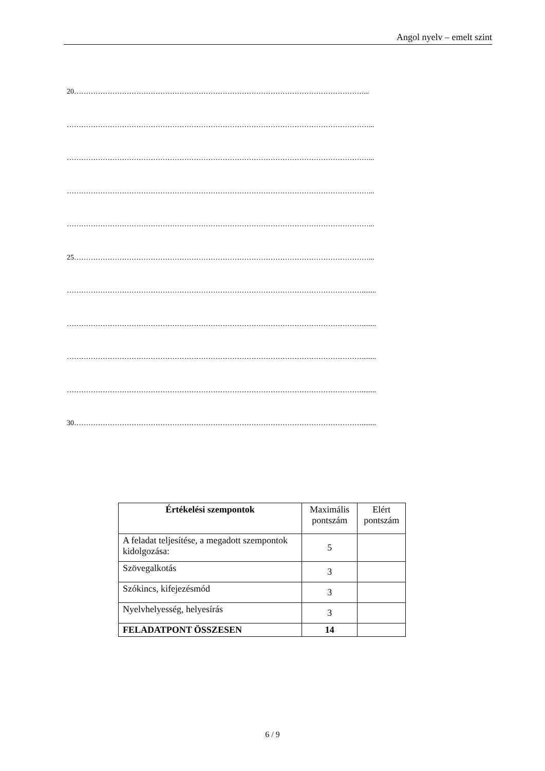Angol nyelv – emelt szint
20…………………………………………………………………………………………………………....
………………………………………………………………………………………………………………...
………………………………………………………………………………………………………………...
………………………………………………………………………………………………………………...
………………………………………………………………………………………………………………...
25……………………………………………………………………………………………………………...
……………………………………………………………………………………………………………........
……………………………………………………………………………………………………………........
……………………………………………………………………………………………………………........
……………………………………………………………………………………………………………........
30…………………………………………………………………………………………………………........
| Értékelési szempontok | Maximális pontszám | Elért pontszám |
| A feladat teljesítése, a megadott szempontok kidolgozása: | 5 | |
| Szövegalkotás | 3 | |
| Szókincs, kifejezésmód | 3 | |
| Nyelvhelyesség, helyesírás | 3 | |
| FELADATPONT ÖSSZESEN | 14 | |
6 / 9